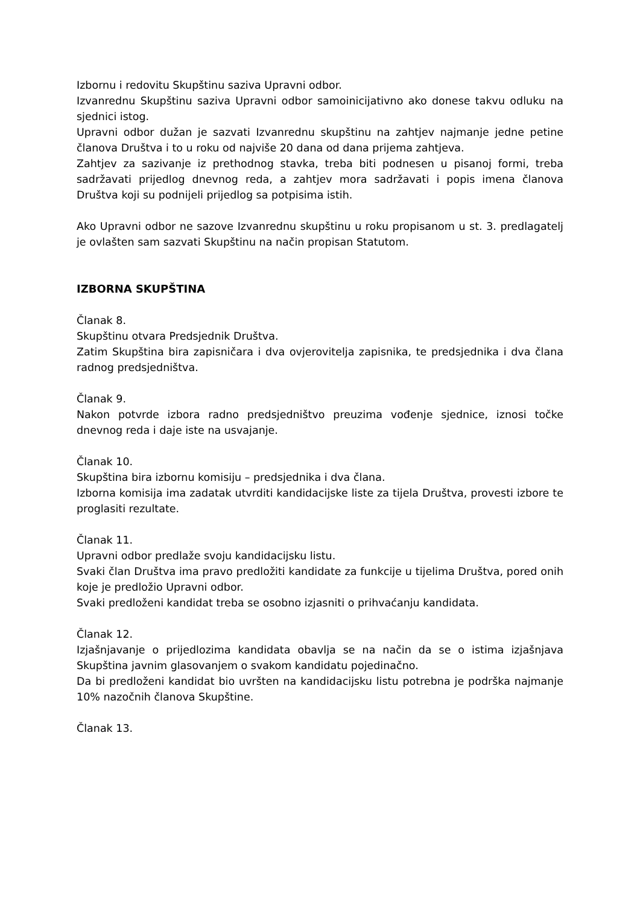Izbornu i redovitu Skupštinu saziva Upravni odbor.
Izvanrednu Skupštinu saziva Upravni odbor samoinicijativno ako donese takvu odluku na sjednici istog.
Upravni odbor dužan je sazvati Izvanrednu skupštinu na zahtjev najmanje jedne petine članova Društva i to u roku od najviše 20 dana od dana prijema zahtjeva.
Zahtjev za sazivanje iz prethodnog stavka, treba biti podnesen u pisanoj formi, treba sadržavati prijedlog dnevnog reda, a zahtjev mora sadržavati i popis imena članova Društva koji su podnijeli prijedlog sa potpisima istih.
Ako Upravni odbor ne sazove Izvanrednu skupštinu u roku propisanom u st. 3. predlagatelj je ovlašten sam sazvati Skupštinu na način propisan Statutom.
IZBORNA SKUPŠTINA
Članak 8.
Skupštinu otvara Predsjednik Društva.
Zatim Skupština bira zapisničara i dva ovjerovitelja zapisnika, te predsjednika i dva člana radnog predsjedništva.
Članak 9.
Nakon potvrde izbora radno predsjedništvo preuzima vođenje sjednice, iznosi točke dnevnog reda i daje iste na usvajanje.
Članak 10.
Skupština bira izbornu komisiju – predsjednika i dva člana.
Izborna komisija ima zadatak utvrditi kandidacijske liste za tijela Društva, provesti izbore te proglasiti rezultate.
Članak 11.
Upravni odbor predlaže svoju kandidacijsku listu.
Svaki član Društva ima pravo predložiti kandidate za funkcije u tijelima Društva, pored onih koje je predložio Upravni odbor.
Svaki predloženi kandidat treba se osobno izjasniti o prihvaćanju kandidata.
Članak 12.
Izjašnjavanje o prijedlozima kandidata obavlja se na način da se o istima izjašnjava Skupština javnim glasovanjem o svakom kandidatu pojedinačno.
Da bi predloženi kandidat bio uvršten na kandidacijsku listu potrebna je podrška najmanje 10% nazočnih članova Skupštine.
Članak 13.